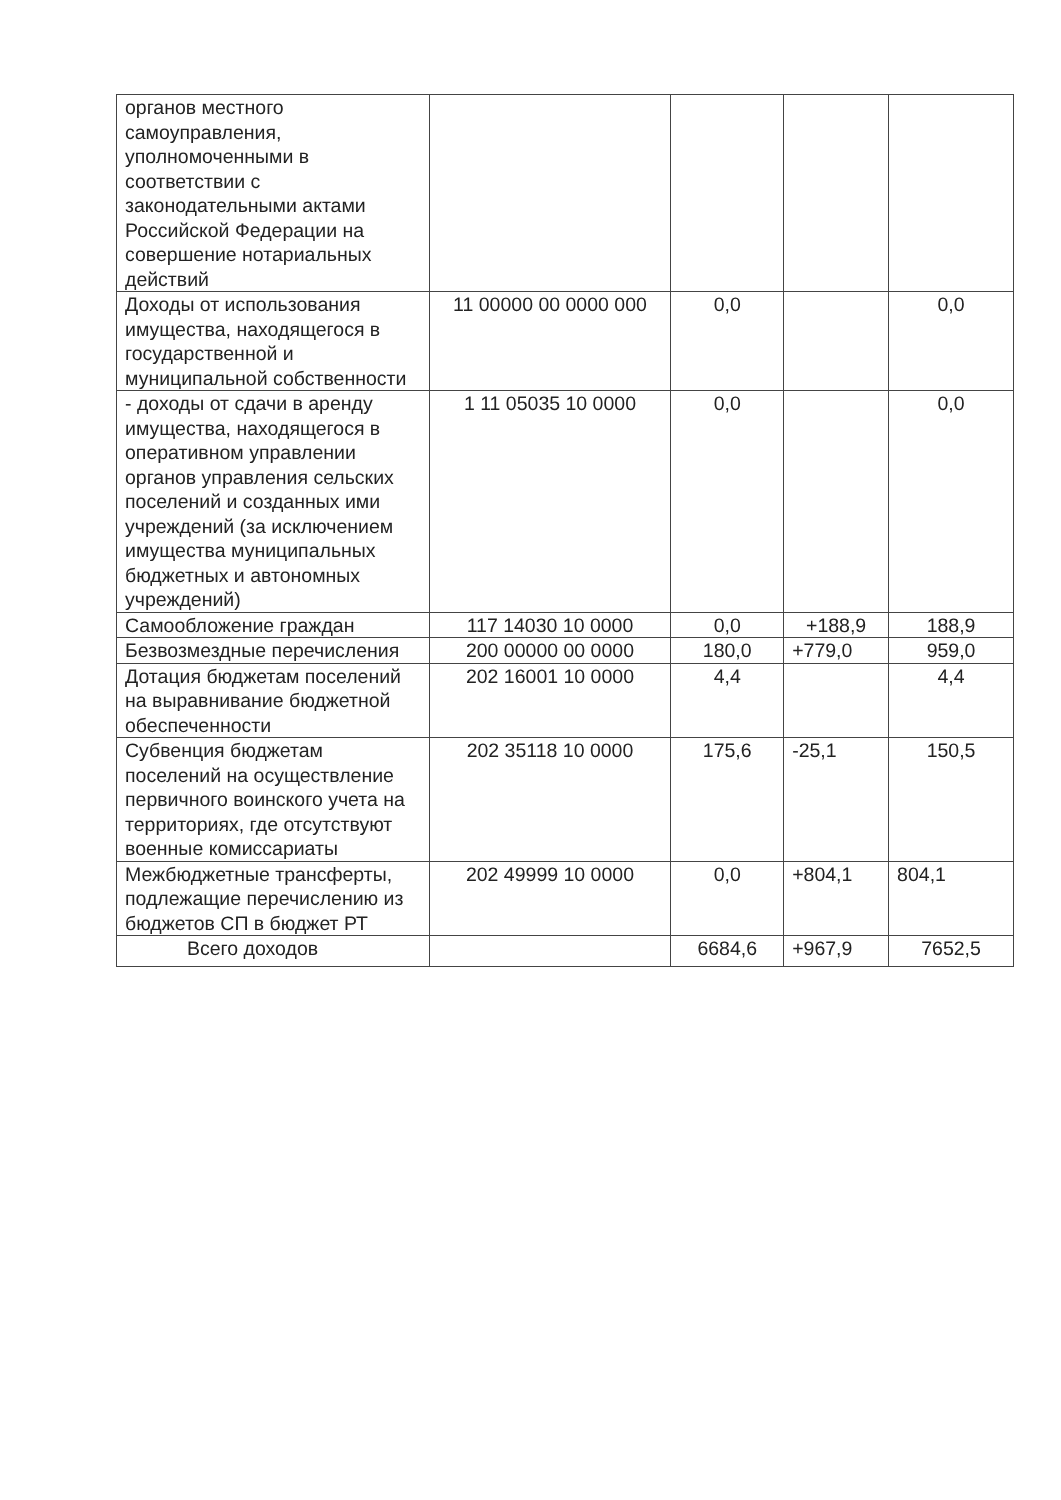| органов местного самоуправления, уполномоченными в соответствии с законодательными актами Российской Федерации на совершение нотариальных действий | | | | |
| Доходы от использования имущества, находящегося в государственной и муниципальной собственности | 11 00000 00 0000 000 | 0,0 | | 0,0 |
| - доходы от сдачи в аренду имущества, находящегося в оперативном управлении органов управления сельских поселений и созданных ими учреждений (за исключением имущества муниципальных бюджетных и автономных учреждений) | 1 11 05035 10 0000 | 0,0 | | 0,0 |
| Самообложение граждан | 117 14030 10 0000 | 0,0 | +188,9 | 188,9 |
| Безвозмездные перечисления | 200 00000 00 0000 | 180,0 | +779,0 | 959,0 |
| Дотация бюджетам поселений на выравнивание бюджетной обеспеченности | 202 16001 10 0000 | 4,4 | | 4,4 |
| Субвенция бюджетам поселений на осуществление первичного воинского учета на территориях, где отсутствуют военные комиссариаты | 202 35118 10 0000 | 175,6 | -25,1 | 150,5 |
| Межбюджетные трансферты, подлежащие перечислению из бюджетов СП в бюджет РТ | 202 49999 10 0000 | 0,0 | +804,1 | 804,1 |
| Всего доходов | | 6684,6 | +967,9 | 7652,5 |